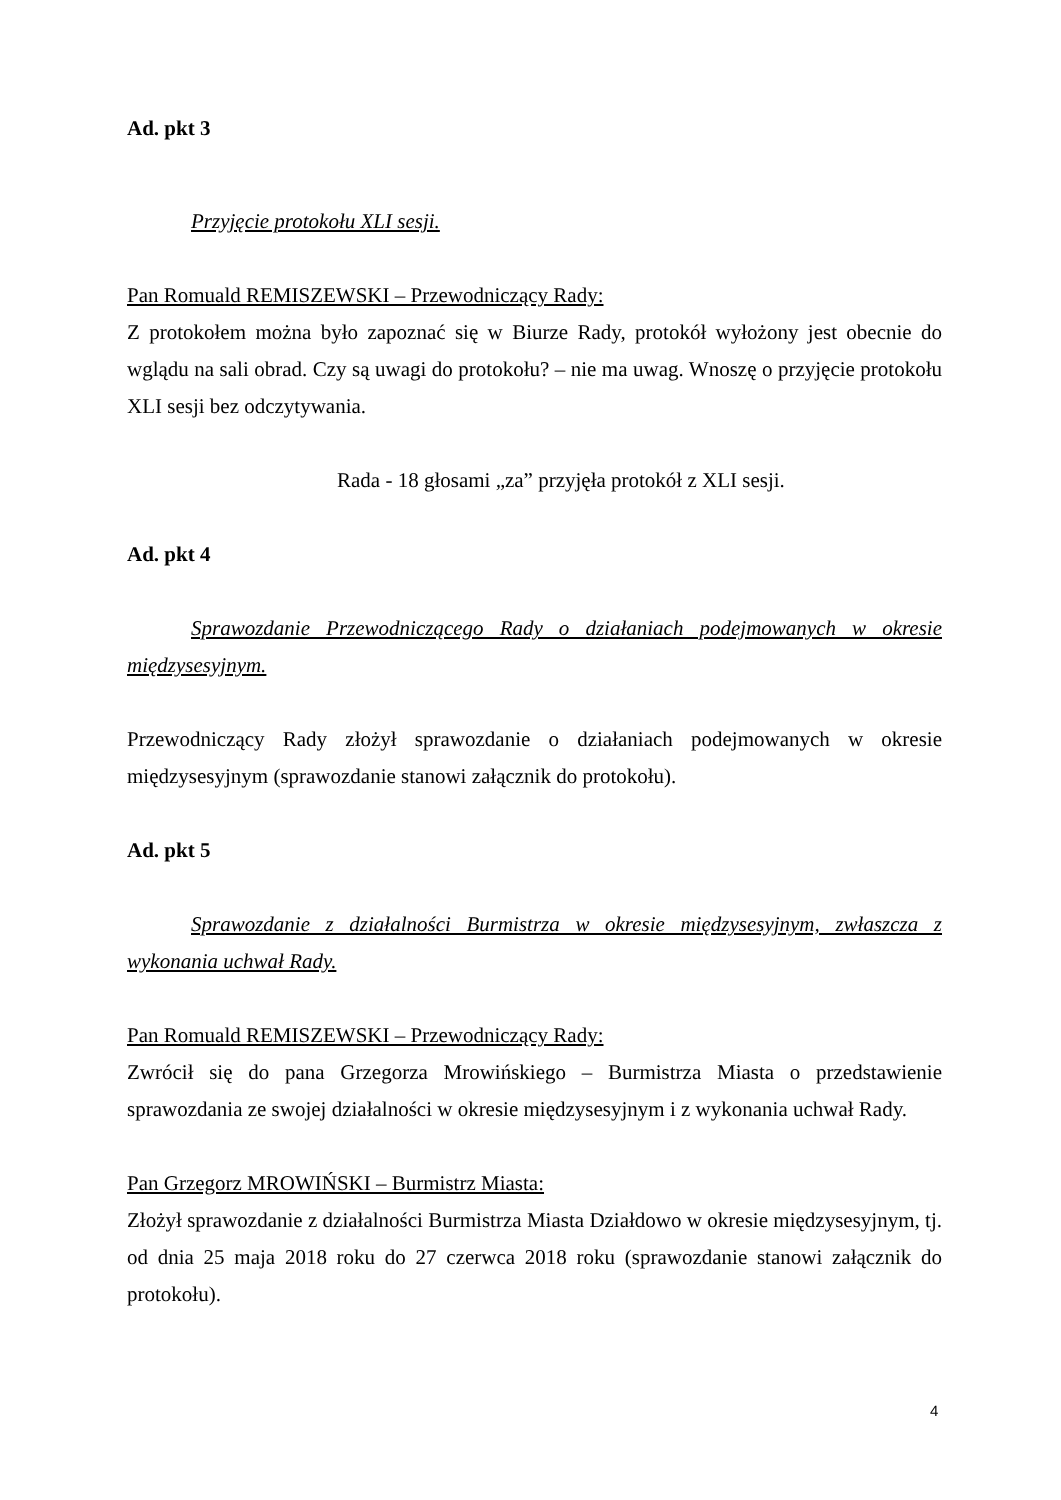Ad. pkt 3
Przyjęcie protokołu XLI sesji.
Pan Romuald REMISZEWSKI – Przewodniczący Rady:
Z protokołem można było zapoznać się w Biurze Rady, protokół wyłożony jest obecnie do wglądu na sali obrad. Czy są uwagi do protokołu? – nie ma uwag. Wnoszę o przyjęcie protokołu XLI sesji bez odczytywania.
Rada - 18 głosami „za” przyjęła protokół z XLI sesji.
Ad. pkt 4
Sprawozdanie Przewodniczącego Rady o działaniach podejmowanych w okresie międzysesyjnym.
Przewodniczący Rady złożył sprawozdanie o działaniach podejmowanych w okresie międzysesyjnym (sprawozdanie stanowi załącznik do protokołu).
Ad. pkt 5
Sprawozdanie z działalności Burmistrza w okresie międzysesyjnym, zwłaszcza z wykonania uchwał Rady.
Pan Romuald REMISZEWSKI – Przewodniczący Rady:
Zwrócił się do pana Grzegorza Mrowińskiego – Burmistrza Miasta o przedstawienie sprawozdania ze swojej działalności w okresie międzysesyjnym i z wykonania uchwał Rady.
Pan Grzegorz MROWIŃSKI – Burmistrz Miasta:
Złożył sprawozdanie z działalności Burmistrza Miasta Działdowo w okresie międzysesyjnym, tj. od dnia 25 maja 2018 roku do 27 czerwca 2018 roku (sprawozdanie stanowi załącznik do protokołu).
4